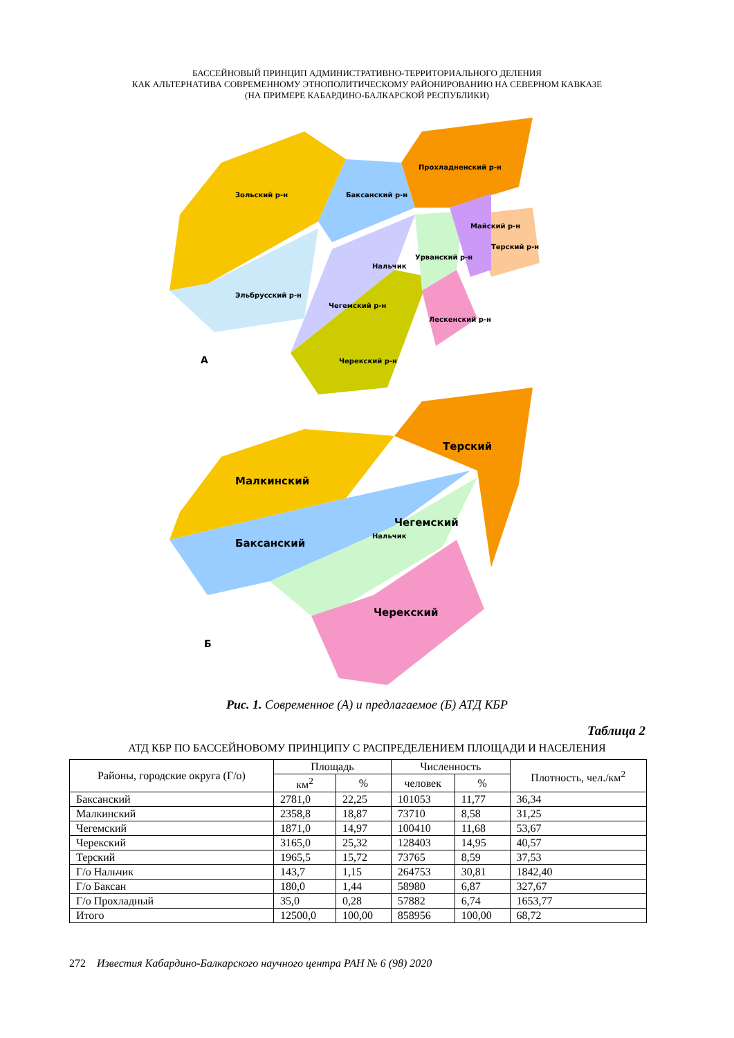БАССЕЙНОВЫЙ ПРИНЦИП АДМИНИСТРАТИВНО-ТЕРРИТОРИАЛЬНОГО ДЕЛЕНИЯ
КАК АЛЬТЕРНАТИВА СОВРЕМЕННОМУ ЭТНОПОЛИТИЧЕСКОМУ РАЙОНИРОВАНИЮ НА СЕВЕРНОМ КАВКАЗЕ
(НА ПРИМЕРЕ КАБАРДИНО-БАЛКАРСКОЙ РЕСПУБЛИКИ)
Зольский р-н
Баксанский р-н
Прохладненский р-н
Эльбрусский р-н
Чегемский р-н
Нальчик
Урванский р-н
Майский р-н
Терский р-н
Лескенский р-н
Черекский р-н
А
Малкинский
Терский
Баксанский
Чегемский
Нальчик
Черекский
Б
Рис. 1. Современное (А) и предлагаемое (Б) АТД КБР
Таблица 2
АТД КБР ПО БАССЕЙНОВОМУ ПРИНЦИПУ С РАСПРЕДЕЛЕНИЕМ ПЛОЩАДИ И НАСЕЛЕНИЯ
| Районы, городские округа (Г/о) | Площадь | | Численность | | Плотность, чел./км<sup>2</sup> |
| --- | --- | --- | --- | --- | --- |
| | км<sup>2</sup> | % | человек | % | |
| Баксанский | 2781,0 | 22,25 | 101053 | 11,77 | 36,34 |
| Малкинский | 2358,8 | 18,87 | 73710 | 8,58 | 31,25 |
| Чегемский | 1871,0 | 14,97 | 100410 | 11,68 | 53,67 |
| Черекский | 3165,0 | 25,32 | 128403 | 14,95 | 40,57 |
| Терский | 1965,5 | 15,72 | 73765 | 8,59 | 37,53 |
| Г/о Нальчик | 143,7 | 1,15 | 264753 | 30,81 | 1842,40 |
| Г/о Баксан | 180,0 | 1,44 | 58980 | 6,87 | 327,67 |
| Г/о Прохладный | 35,0 | 0,28 | 57882 | 6,74 | 1653,77 |
| Итого | 12500,0 | 100,00 | 858956 | 100,00 | 68,72 |
272 Известия Кабардино-Балкарского научного центра РАН № 6 (98) 2020